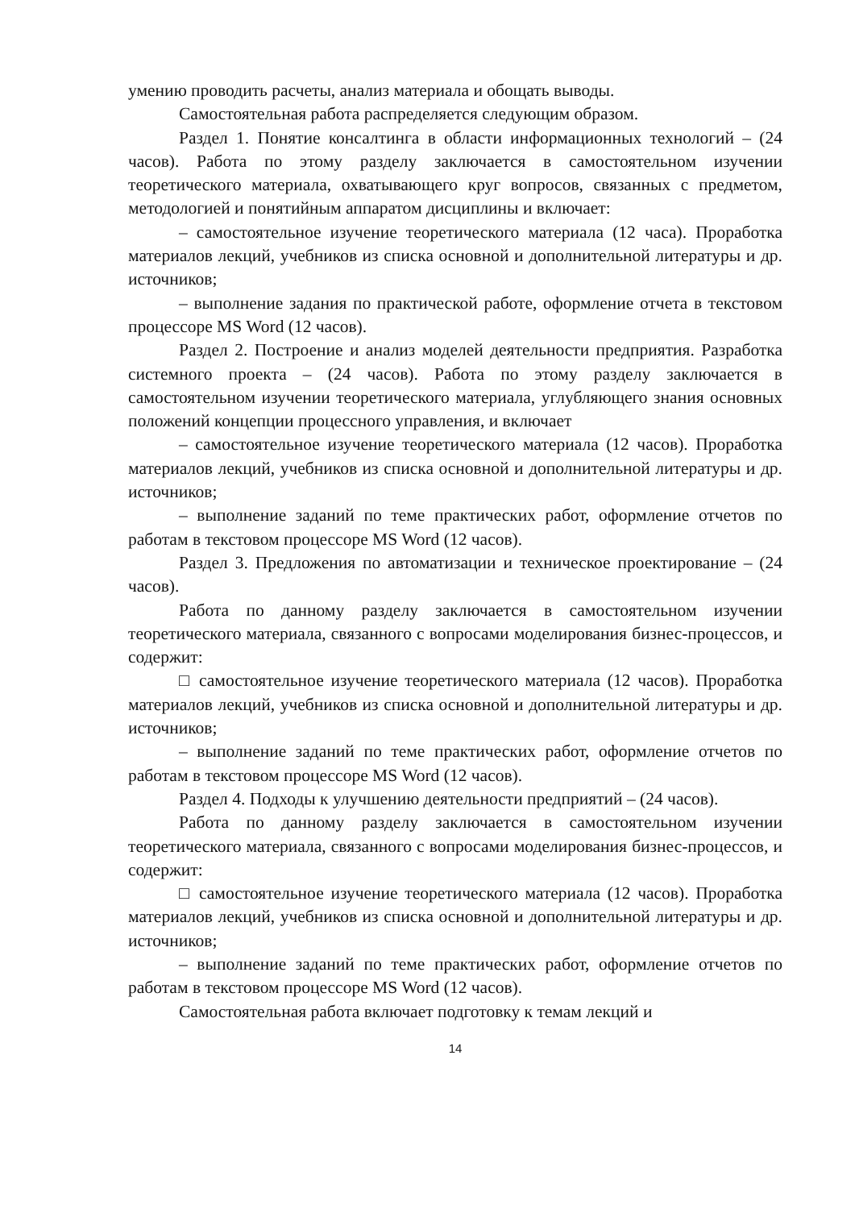умению проводить расчеты, анализ материала и обощать выводы.
Самостоятельная работа распределяется следующим образом.
Раздел 1. Понятие консалтинга в области информационных технологий – (24 часов). Работа по этому разделу заключается в самостоятельном изучении теоретического материала, охватывающего круг вопросов, связанных с предметом, методологией и понятийным аппаратом дисциплины и включает:
– самостоятельное изучение теоретического материала (12 часа). Проработка материалов лекций, учебников из списка основной и дополнительной литературы и др. источников;
– выполнение задания по практической работе, оформление отчета в текстовом процессоре MS Word (12 часов).
Раздел 2. Построение и анализ моделей деятельности предприятия. Разработка системного проекта – (24 часов). Работа по этому разделу заключается в самостоятельном изучении теоретического материала, углубляющего знания основных положений концепции процессного управления, и включает
– самостоятельное изучение теоретического материала (12 часов). Проработка материалов лекций, учебников из списка основной и дополнительной литературы и др. источников;
– выполнение заданий по теме практических работ, оформление отчетов по работам в текстовом процессоре MS Word (12 часов).
Раздел 3. Предложения по автоматизации и техническое проектирование – (24 часов).
Работа по данному разделу заключается в самостоятельном изучении теоретического материала, связанного с вопросами моделирования бизнес-процессов, и содержит:
□ самостоятельное изучение теоретического материала (12 часов). Проработка материалов лекций, учебников из списка основной и дополнительной литературы и др. источников;
– выполнение заданий по теме практических работ, оформление отчетов по работам в текстовом процессоре MS Word (12 часов).
Раздел 4. Подходы к улучшению деятельности предприятий – (24 часов).
Работа по данному разделу заключается в самостоятельном изучении теоретического материала, связанного с вопросами моделирования бизнес-процессов, и содержит:
□ самостоятельное изучение теоретического материала (12 часов). Проработка материалов лекций, учебников из списка основной и дополнительной литературы и др. источников;
– выполнение заданий по теме практических работ, оформление отчетов по работам в текстовом процессоре MS Word (12 часов).
Самостоятельная работа включает подготовку к темам лекций и
14